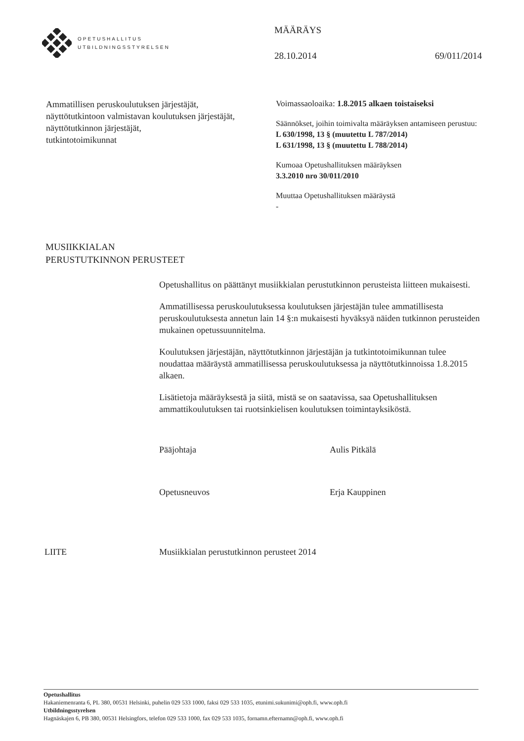OPETUSHALLITUS
UTBILDNINGSSTYRELSEN
MÄÄRÄYS
28.10.2014 69/011/2014
Ammatillisen peruskoulutuksen järjestäjät,
näyttötutkintoon valmistavan koulutuksen järjestäjät,
näyttötutkinnon järjestäjät,
tutkintotoimikunnat
Voimassaoloaika: 1.8.2015 alkaen toistaiseksi
Säännökset, joihin toimivalta määräyksen antamiseen perustuu:
L 630/1998, 13 § (muutettu L 787/2014)
L 631/1998, 13 § (muutettu L 788/2014)
Kumoaa Opetushallituksen määräyksen
3.3.2010 nro 30/011/2010
Muuttaa Opetushallituksen määräystä
-
MUSIIKKIALAN
PERUSTUTKINNON PERUSTEET
Opetushallitus on päättänyt musiikkialan perustutkinnon perusteista liitteen mukaisesti.
Ammatillisessa peruskoulutuksessa koulutuksen järjestäjän tulee ammatillisesta peruskoulutuksesta annetun lain 14 §:n mukaisesti hyväksyä näiden tutkinnon perusteiden mukainen opetussuunnitelma.
Koulutuksen järjestäjän, näyttötutkinnon järjestäjän ja tutkintotoimikunnan tulee noudattaa määräystä ammatillisessa peruskoulutuksessa ja näyttötutkinnoissa 1.8.2015 alkaen.
Lisätietoja määräyksestä ja siitä, mistä se on saatavissa, saa Opetushallituksen ammattikoulutuksen tai ruotsinkielisen koulutuksen toimintayksiköstä.
Pääjohtaja Aulis Pitkälä
Opetusneuvos Erja Kauppinen
LIITE Musiikkialan perustutkinnon perusteet 2014
Opetushallitus
Hakaniemenranta 6, PL 380, 00531 Helsinki, puhelin 029 533 1000, faksi 029 533 1035, etunimi.sukunimi@oph.fi, www.oph.fi
Utbildningsstyrelsen
Hagnäskajen 6, PB 380, 00531 Helsingfors, telefon 029 533 1000, fax 029 533 1035, fornamn.efternamn@oph.fi, www.oph.fi